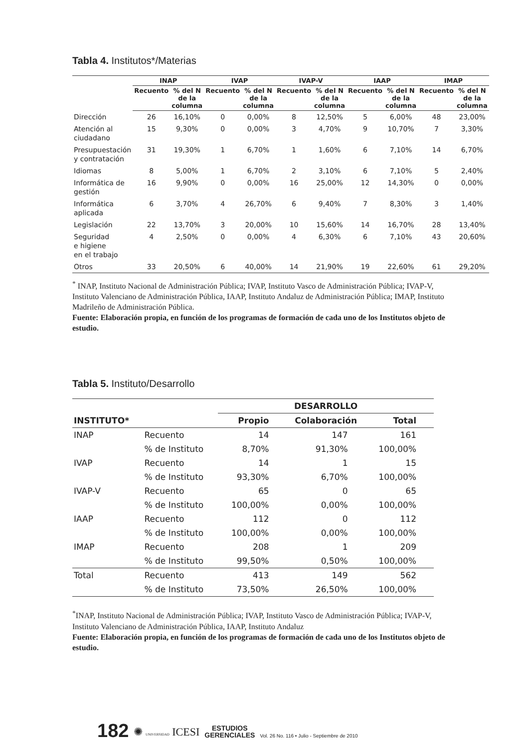Tabla 4. Institutos*/Materias
| | INAP | | IVAP | | IVAP-V | | IAAP | | IMAP | |
| --- | --- | --- | --- | --- | --- | --- | --- | --- | --- | --- |
| | Recuento | % del N de la columna | Recuento | % del N de la columna | Recuento | % del N de la columna | Recuento | % del N de la columna | Recuento | % del N de la columna |
| Dirección | 26 | 16,10% | 0 | 0,00% | 8 | 12,50% | 5 | 6,00% | 48 | 23,00% |
| Atención al ciudadano | 15 | 9,30% | 0 | 0,00% | 3 | 4,70% | 9 | 10,70% | 7 | 3,30% |
| Presupuestación y contratación | 31 | 19,30% | 1 | 6,70% | 1 | 1,60% | 6 | 7,10% | 14 | 6,70% |
| Idiomas | 8 | 5,00% | 1 | 6,70% | 2 | 3,10% | 6 | 7,10% | 5 | 2,40% |
| Informática de gestión | 16 | 9,90% | 0 | 0,00% | 16 | 25,00% | 12 | 14,30% | 0 | 0,00% |
| Informática aplicada | 6 | 3,70% | 4 | 26,70% | 6 | 9,40% | 7 | 8,30% | 3 | 1,40% |
| Legislación | 22 | 13,70% | 3 | 20,00% | 10 | 15,60% | 14 | 16,70% | 28 | 13,40% |
| Seguridad e higiene en el trabajo | 4 | 2,50% | 0 | 0,00% | 4 | 6,30% | 6 | 7,10% | 43 | 20,60% |
| Otros | 33 | 20,50% | 6 | 40,00% | 14 | 21,90% | 19 | 22,60% | 61 | 29,20% |
<sup>*</sup> INAP, Instituto Nacional de Administración Pública; IVAP, Instituto Vasco de Administración Pública; IVAP-V, Instituto Valenciano de Administración Pública, IAAP, Instituto Andaluz de Administración Pública; IMAP, Instituto Madrileño de Administración Pública.
Fuente: Elaboración propia, en función de los programas de formación de cada uno de los Institutos objeto de estudio.
Tabla 5. Instituto/Desarrollo
| INSTITUTO* | | DESARROLLO | | |
| --- | --- | --- | --- | --- |
| | | Propio | Colaboración | Total |
| INAP | Recuento | 14 | 147 | 161 |
| | % de Instituto | 8,70% | 91,30% | 100,00% |
| IVAP | Recuento | 14 | 1 | 15 |
| | % de Instituto | 93,30% | 6,70% | 100,00% |
| IVAP-V | Recuento | 65 | 0 | 65 |
| | % de Instituto | 100,00% | 0,00% | 100,00% |
| IAAP | Recuento | 112 | 0 | 112 |
| | % de Instituto | 100,00% | 0,00% | 100,00% |
| IMAP | Recuento | 208 | 1 | 209 |
| | % de Instituto | 99,50% | 0,50% | 100,00% |
| Total | Recuento | 413 | 149 | 562 |
| | % de Instituto | 73,50% | 26,50% | 100,00% |
<sup>*</sup> INAP, Instituto Nacional de Administración Pública; IVAP, Instituto Vasco de Administración Pública; IVAP-V, Instituto Valenciano de Administración Pública, IAAP, Instituto Andaluz
Fuente: Elaboración propia, en función de los programas de formación de cada uno de los Institutos objeto de estudio.
182 ✺ UNIVERSIDAD ICESI ESTUDIOS
GERENCIALES Vol. 26 No. 116 • Julio - Septiembre de 2010